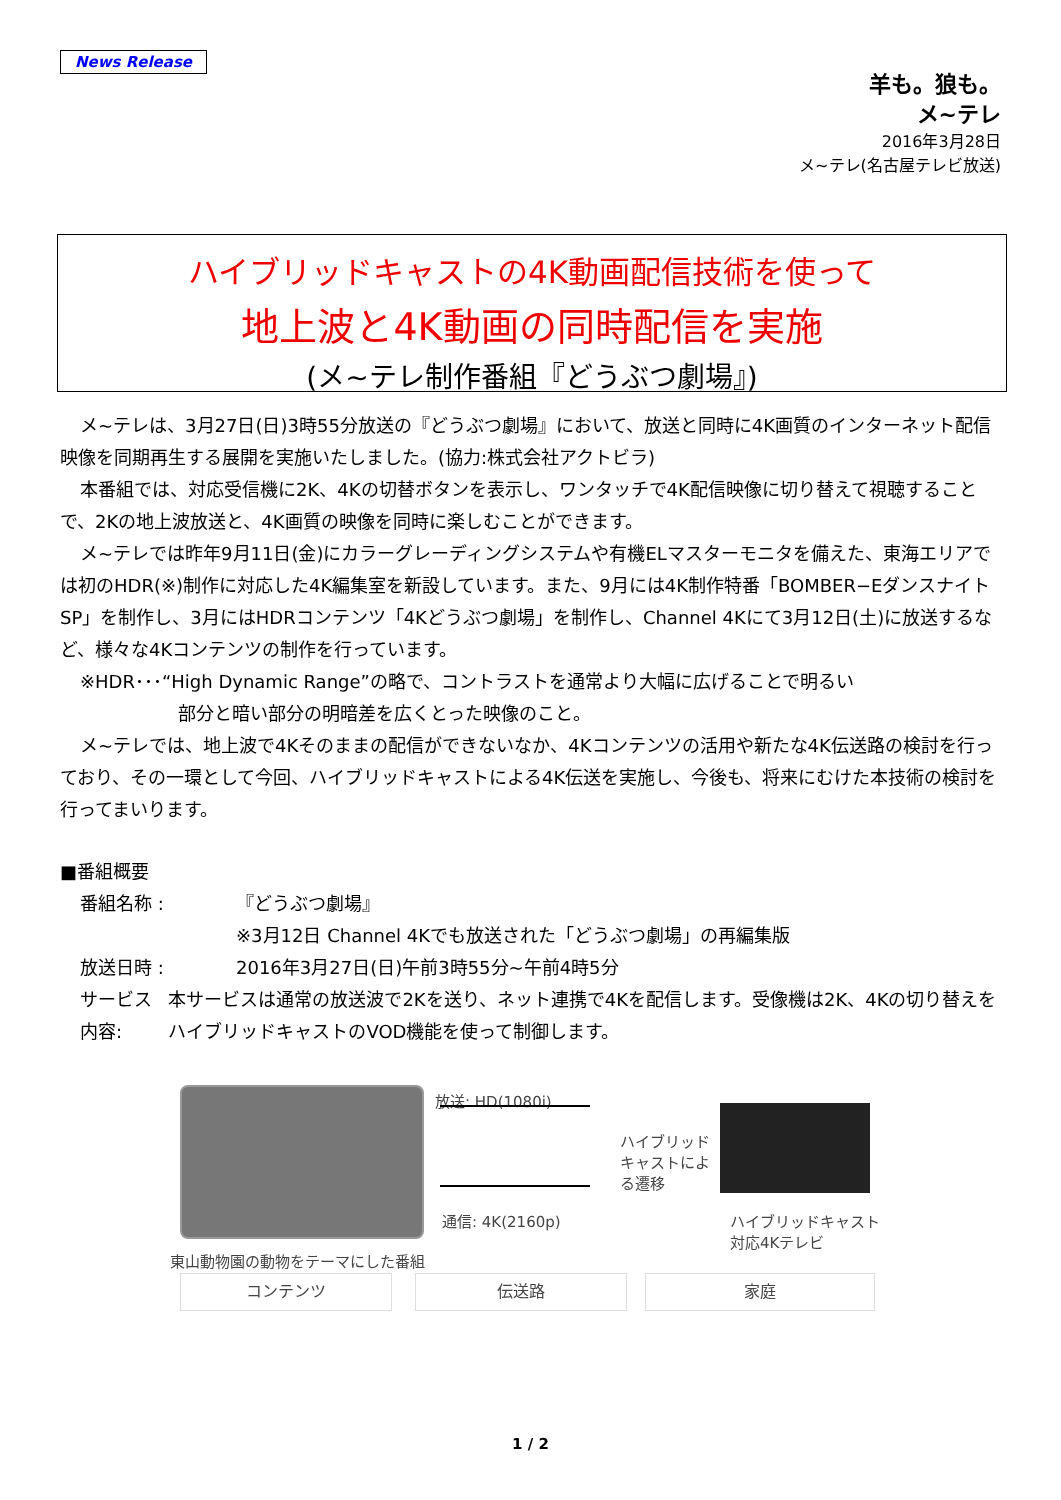News Release
羊も。狼も。
メ~テレ
2016年3月28日
メ~テレ(名古屋テレビ放送)
ハイブリッドキャストの4K動画配信技術を使って
地上波と4K動画の同時配信を実施
(メ~テレ制作番組『どうぶつ劇場』)
メ~テレは、3月27日(日)3時55分放送の『どうぶつ劇場』において、放送と同時に4K画質のインターネット配信映像を同期再生する展開を実施いたしました。(協力:株式会社アクトビラ)
本番組では、対応受信機に2K、4Kの切替ボタンを表示し、ワンタッチで4K配信映像に切り替えて視聴することで、2Kの地上波放送と、4K画質の映像を同時に楽しむことができます。
メ~テレでは昨年9月11日(金)にカラーグレーディングシステムや有機ELマスターモニタを備えた、東海エリアでは初のHDR(※)制作に対応した4K編集室を新設しています。また、9月には4K制作特番「BOMBER−Eダンスナイト SP」を制作し、3月にはHDRコンテンツ「4Kどうぶつ劇場」を制作し、Channel 4Kにて3月12日(土)に放送するなど、様々な4Kコンテンツの制作を行っています。
※HDR･･･“High Dynamic Range”の略で、コントラストを通常より大幅に広げることで明るい
部分と暗い部分の明暗差を広くとった映像のこと。
メ~テレでは、地上波で4Kそのままの配信ができないなか、4Kコンテンツの活用や新たな4K伝送路の検討を行っており、その一環として今回、ハイブリッドキャストによる4K伝送を実施し、今後も、将来にむけた本技術の検討を行ってまいります。
■番組概要
番組名称 : 『どうぶつ劇場』
※3月12日 Channel 4Kでも放送された「どうぶつ劇場」の再編集版
放送日時 : 2016年3月27日(日)午前3時55分~午前4時5分
サービス内容: 本サービスは通常の放送波で2Kを送り、ネット連携で4Kを配信します。受像機は2K、4Kの切り替えをハイブリッドキャストのVOD機能を使って制御します。
放送: HD(1080i)
通信: 4K(2160p)
ハイブリッドキャストによる遷移
ハイブリッドキャスト
対応4Kテレビ
東山動物園の動物をテーマにした番組
コンテンツ 伝送路 家庭
1 / 2